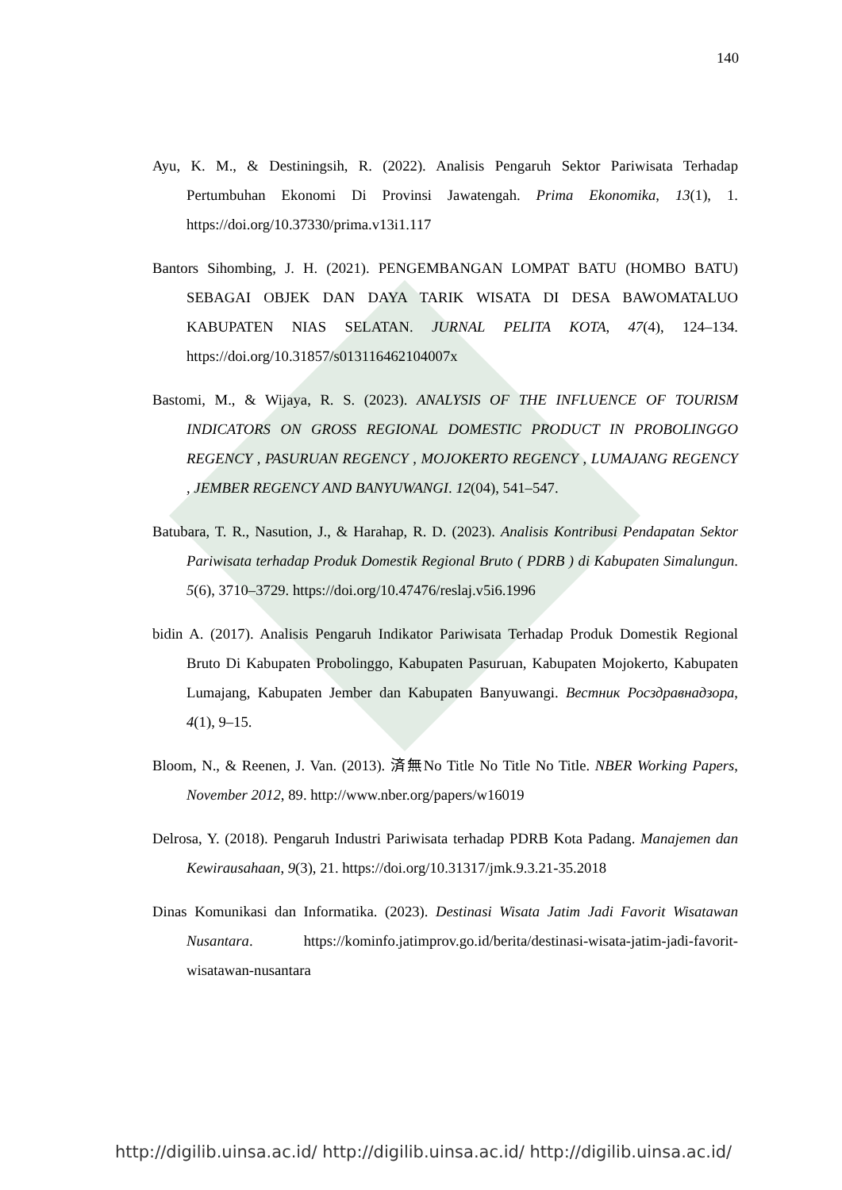140
Ayu, K. M., & Destiningsih, R. (2022). Analisis Pengaruh Sektor Pariwisata Terhadap Pertumbuhan Ekonomi Di Provinsi Jawatengah. Prima Ekonomika, 13(1), 1. https://doi.org/10.37330/prima.v13i1.117
Bantors Sihombing, J. H. (2021). PENGEMBANGAN LOMPAT BATU (HOMBO BATU) SEBAGAI OBJEK DAN DAYA TARIK WISATA DI DESA BAWOMATALUO KABUPATEN NIAS SELATAN. JURNAL PELITA KOTA, 47(4), 124–134. https://doi.org/10.31857/s013116462104007x
Bastomi, M., & Wijaya, R. S. (2023). ANALYSIS OF THE INFLUENCE OF TOURISM INDICATORS ON GROSS REGIONAL DOMESTIC PRODUCT IN PROBOLINGGO REGENCY , PASURUAN REGENCY , MOJOKERTO REGENCY , LUMAJANG REGENCY , JEMBER REGENCY AND BANYUWANGI. 12(04), 541–547.
Batubara, T. R., Nasution, J., & Harahap, R. D. (2023). Analisis Kontribusi Pendapatan Sektor Pariwisata terhadap Produk Domestik Regional Bruto ( PDRB ) di Kabupaten Simalungun. 5(6), 3710–3729. https://doi.org/10.47476/reslaj.v5i6.1996
bidin A. (2017). Analisis Pengaruh Indikator Pariwisata Terhadap Produk Domestik Regional Bruto Di Kabupaten Probolinggo, Kabupaten Pasuruan, Kabupaten Mojokerto, Kabupaten Lumajang, Kabupaten Jember dan Kabupaten Banyuwangi. Вестник Росздравнадзора, 4(1), 9–15.
Bloom, N., & Reenen, J. Van. (2013). 済無No Title No Title No Title. NBER Working Papers, November 2012, 89. http://www.nber.org/papers/w16019
Delrosa, Y. (2018). Pengaruh Industri Pariwisata terhadap PDRB Kota Padang. Manajemen dan Kewirausahaan, 9(3), 21. https://doi.org/10.31317/jmk.9.3.21-35.2018
Dinas Komunikasi dan Informatika. (2023). Destinasi Wisata Jatim Jadi Favorit Wisatawan Nusantara. https://kominfo.jatimprov.go.id/berita/destinasi-wisata-jatim-jadi-favorit-wisatawan-nusantara
http://digilib.uinsa.ac.id/ http://digilib.uinsa.ac.id/ http://digilib.uinsa.ac.id/